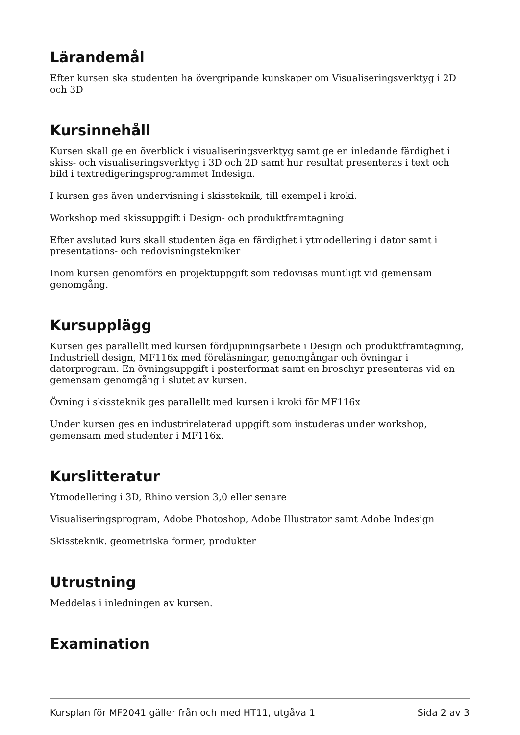Lärandemål
Efter kursen ska studenten ha övergripande kunskaper om Visualiseringsverktyg i 2D och 3D
Kursinnehåll
Kursen skall ge en överblick i visualiseringsverktyg samt ge en inledande färdighet i skiss- och visualiseringsverktyg i 3D och 2D samt hur resultat presenteras i text och bild i textredigeringsprogrammet Indesign.
I kursen ges även undervisning i skissteknik, till exempel i kroki.
Workshop med skissuppgift i Design- och produktframtagning
Efter avslutad kurs skall studenten äga en färdighet i ytmodellering i dator samt i presentations- och redovisningstekniker
Inom kursen genomförs en projektuppgift som redovisas muntligt vid gemensam genomgång.
Kursupplägg
Kursen ges parallellt med kursen fördjupningsarbete i Design och produktframtagning, Industriell design, MF116x med föreläsningar, genomgångar och övningar i datorprogram. En övningsuppgift i posterformat samt en broschyr presenteras vid en gemensam genomgång i slutet av kursen.
Övning i skissteknik ges parallellt med kursen i kroki för MF116x
Under kursen ges en industrirelaterad uppgift som instuderas under workshop, gemensam med studenter i MF116x.
Kurslitteratur
Ytmodellering i 3D, Rhino version 3,0 eller senare
Visualiseringsprogram, Adobe Photoshop, Adobe Illustrator samt Adobe Indesign
Skissteknik. geometriska former, produkter
Utrustning
Meddelas i inledningen av kursen.
Examination
Kursplan för MF2041 gäller från och med HT11, utgåva 1 Sida 2 av 3